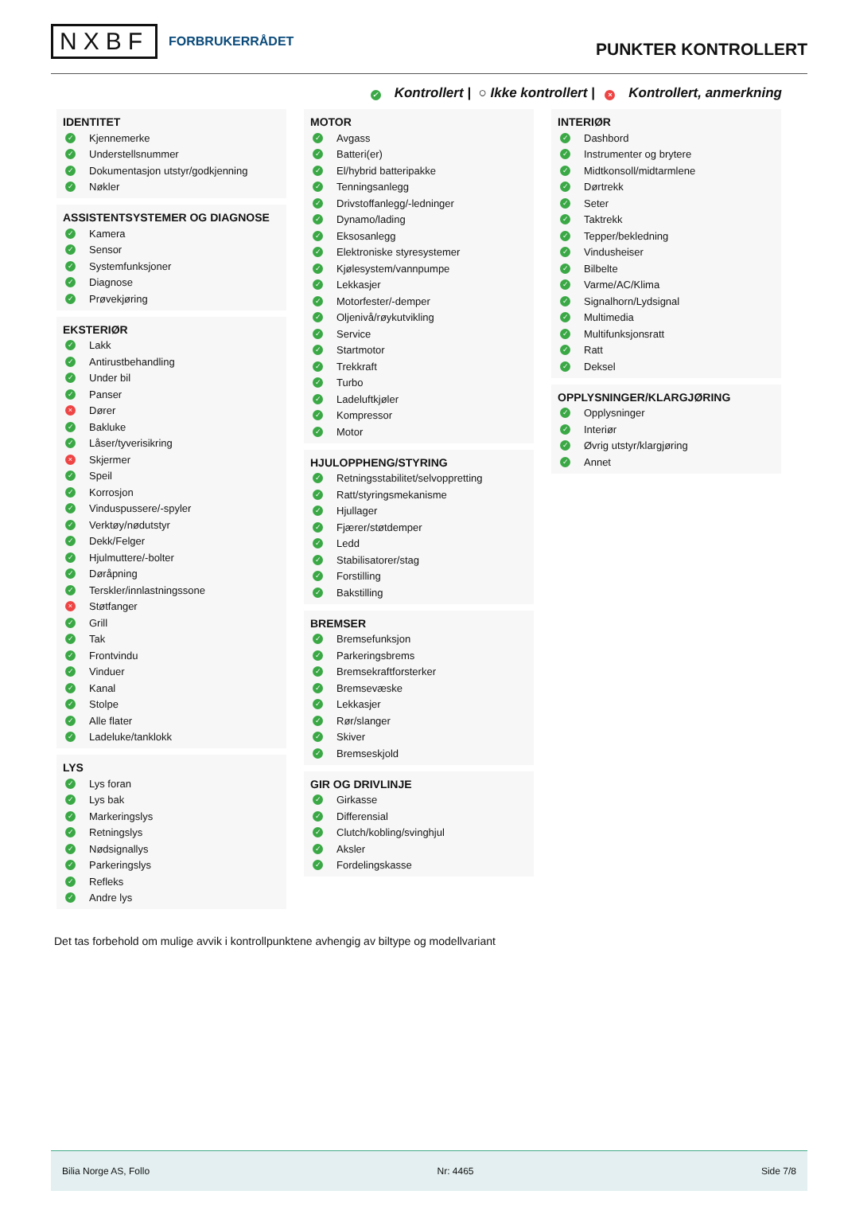NXBF FORBRUKERRÅDET
PUNKTER KONTROLLERT
✓ Kontrollert | ○ Ikke kontrollert | × Kontrollert, anmerkning
IDENTITET
✓ Kjennemerke
✓ Understellsnummer
✓ Dokumentasjon utstyr/godkjenning
✓ Nøkler
ASSISTENTSYSTEMER OG DIAGNOSE
✓ Kamera
✓ Sensor
✓ Systemfunksjoner
✓ Diagnose
✓ Prøvekjøring
EKSTERIØR
✓ Lakk
✓ Antirustbehandling
✓ Under bil
✓ Panser
× Dører
✓ Bakluke
✓ Låser/tyverisikring
× Skjermer
✓ Speil
✓ Korrosjon
✓ Vinduspussere/-spyler
✓ Verktøy/nødutstyr
✓ Dekk/Felger
✓ Hjulmuttere/-bolter
✓ Døråpning
✓ Terskler/innlastningssone
× Støtfanger
✓ Grill
✓ Tak
✓ Frontvindu
✓ Vinduer
✓ Kanal
✓ Stolpe
✓ Alle flater
✓ Ladeluke/tanklokk
LYS
✓ Lys foran
✓ Lys bak
✓ Markeringslys
✓ Retningslys
✓ Nødsignallys
✓ Parkeringslys
✓ Refleks
✓ Andre lys
MOTOR
✓ Avgass
✓ Batteri(er)
✓ El/hybrid batteripakke
✓ Tenningsanlegg
✓ Drivstoffanlegg/-ledninger
✓ Dynamo/lading
✓ Eksosanlegg
✓ Elektroniske styresystemer
✓ Kjølesystem/vannpumpe
✓ Lekkasjer
✓ Motorfester/-demper
✓ Oljenivå/røykutvikling
✓ Service
✓ Startmotor
✓ Trekkraft
✓ Turbo
✓ Ladeluftkjøler
✓ Kompressor
✓ Motor
HJULOPPHENG/STYRING
✓ Retningsstabilitet/selvoppretting
✓ Ratt/styringsmekanisme
✓ Hjullager
✓ Fjærer/støtdemper
✓ Ledd
✓ Stabilisatorer/stag
✓ Forstilling
✓ Bakstilling
BREMSER
✓ Bremsefunksjon
✓ Parkeringsbrems
✓ Bremsekraftforsterker
✓ Bremsevæske
✓ Lekkasjer
✓ Rør/slanger
✓ Skiver
✓ Bremseskjold
GIR OG DRIVLINJE
✓ Girkasse
✓ Differensial
✓ Clutch/kobling/svinghjul
✓ Aksler
✓ Fordelingskasse
INTERIØR
✓ Dashbord
✓ Instrumenter og brytere
✓ Midtkonsoll/midtarmlene
✓ Dørtrekk
✓ Seter
✓ Taktrekk
✓ Tepper/bekledning
✓ Vindusheiser
✓ Bilbelte
✓ Varme/AC/Klima
✓ Signalhorn/Lydsignal
✓ Multimedia
✓ Multifunksjonsratt
✓ Ratt
✓ Deksel
OPPLYSNINGER/KLARGJØRING
✓ Opplysninger
✓ Interiør
✓ Øvrig utstyr/klargjøring
✓ Annet
Det tas forbehold om mulige avvik i kontrollpunktene avhengig av biltype og modellvariant
Bilia Norge AS, Follo Nr: 4465 Side 7/8